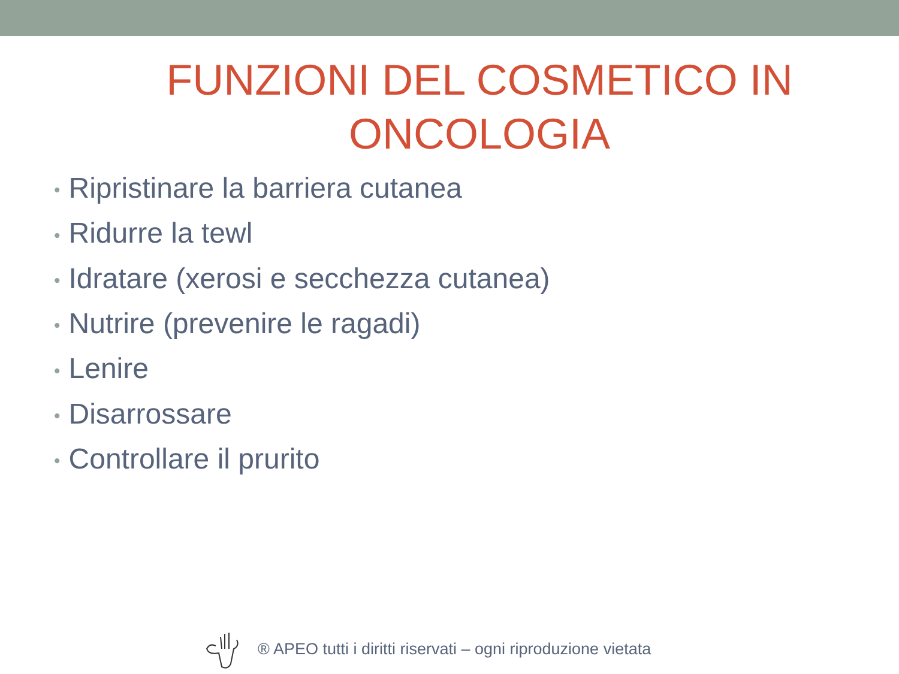FUNZIONI DEL COSMETICO IN ONCOLOGIA
• Ripristinare la barriera cutanea
• Ridurre la tewl
• Idratare (xerosi e secchezza cutanea)
• Nutrire (prevenire le ragadi)
• Lenire
• Disarrossare
• Controllare il prurito
® APEO tutti i diritti riservati – ogni riproduzione vietata